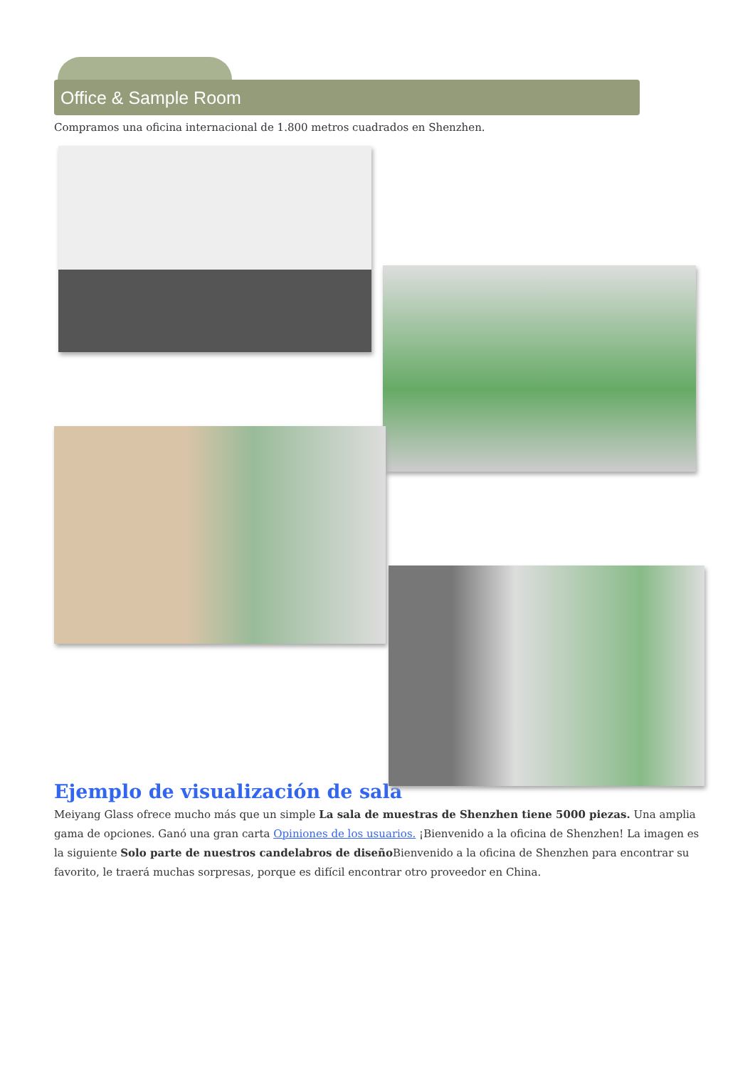Office & Sample Room
Compramos una oficina internacional de 1.800 metros cuadrados en Shenzhen.
Ejemplo de visualización de sala
Meiyang Glass ofrece mucho más que un simple La sala de muestras de Shenzhen tiene 5000 piezas. Una amplia gama de opciones. Ganó una gran carta Opiniones de los usuarios. ¡Bienvenido a la oficina de Shenzhen! La imagen es la siguiente Solo parte de nuestros candelabros de diseño Bienvenido a la oficina de Shenzhen para encontrar su favorito, le traerá muchas sorpresas, porque es difícil encontrar otro proveedor en China.